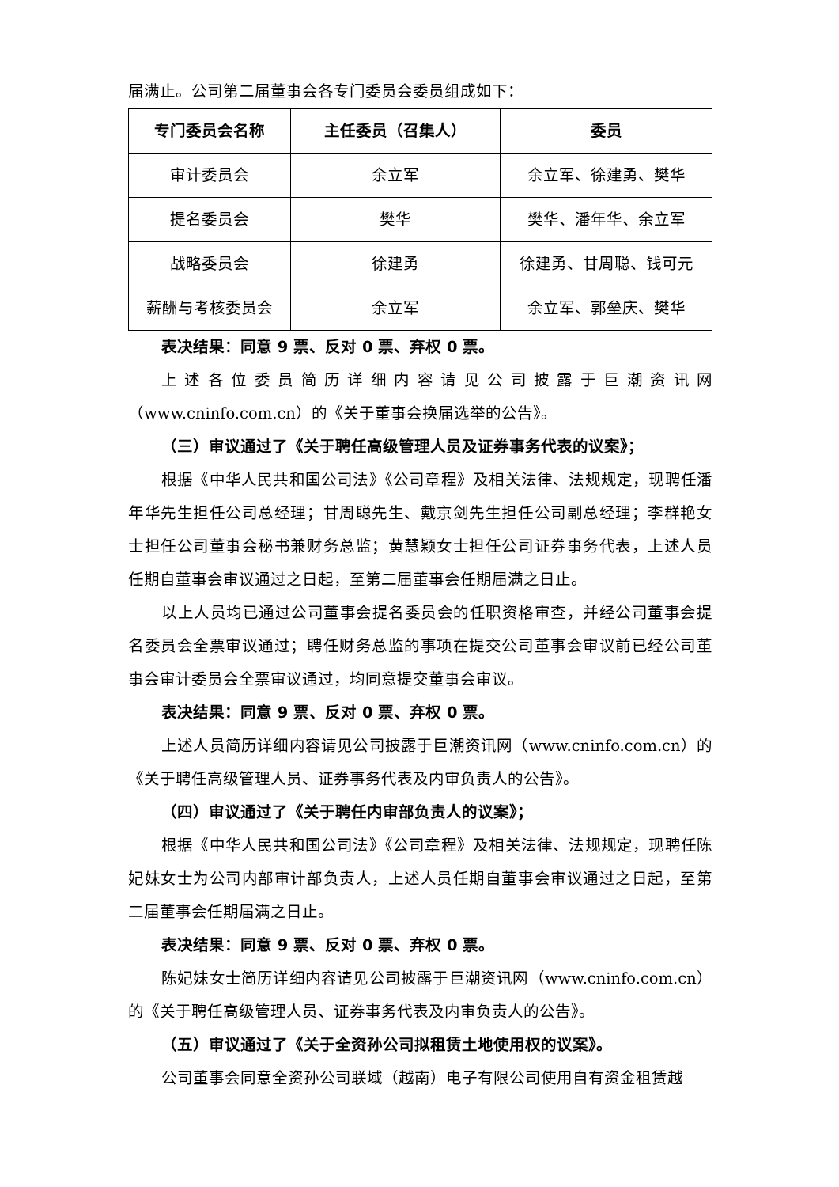届满止。公司第二届董事会各专门委员会委员组成如下：
| 专门委员会名称 | 主任委员（召集人） | 委员 |
| --- | --- | --- |
| 审计委员会 | 余立军 | 余立军、徐建勇、樊华 |
| 提名委员会 | 樊华 | 樊华、潘年华、余立军 |
| 战略委员会 | 徐建勇 | 徐建勇、甘周聪、钱可元 |
| 薪酬与考核委员会 | 余立军 | 余立军、郭垒庆、樊华 |
表决结果：同意 9 票、反对 0 票、弃权 0 票。
上述各位委员简历详细内容请见公司披露于巨潮资讯网（www.cninfo.com.cn）的《关于董事会换届选举的公告》。
（三）审议通过了《关于聘任高级管理人员及证券事务代表的议案》；
根据《中华人民共和国公司法》《公司章程》及相关法律、法规规定，现聘任潘年华先生担任公司总经理；甘周聪先生、戴京剑先生担任公司副总经理；李群艳女士担任公司董事会秘书兼财务总监；黄慧颖女士担任公司证券事务代表，上述人员任期自董事会审议通过之日起，至第二届董事会任期届满之日止。
以上人员均已通过公司董事会提名委员会的任职资格审查，并经公司董事会提名委员会全票审议通过；聘任财务总监的事项在提交公司董事会审议前已经公司董事会审计委员会全票审议通过，均同意提交董事会审议。
表决结果：同意 9 票、反对 0 票、弃权 0 票。
上述人员简历详细内容请见公司披露于巨潮资讯网（www.cninfo.com.cn）的《关于聘任高级管理人员、证券事务代表及内审负责人的公告》。
（四）审议通过了《关于聘任内审部负责人的议案》；
根据《中华人民共和国公司法》《公司章程》及相关法律、法规规定，现聘任陈妃妹女士为公司内部审计部负责人，上述人员任期自董事会审议通过之日起，至第二届董事会任期届满之日止。
表决结果：同意 9 票、反对 0 票、弃权 0 票。
陈妃妹女士简历详细内容请见公司披露于巨潮资讯网（www.cninfo.com.cn）的《关于聘任高级管理人员、证券事务代表及内审负责人的公告》。
（五）审议通过了《关于全资孙公司拟租赁土地使用权的议案》。
公司董事会同意全资孙公司联域（越南）电子有限公司使用自有资金租赁越